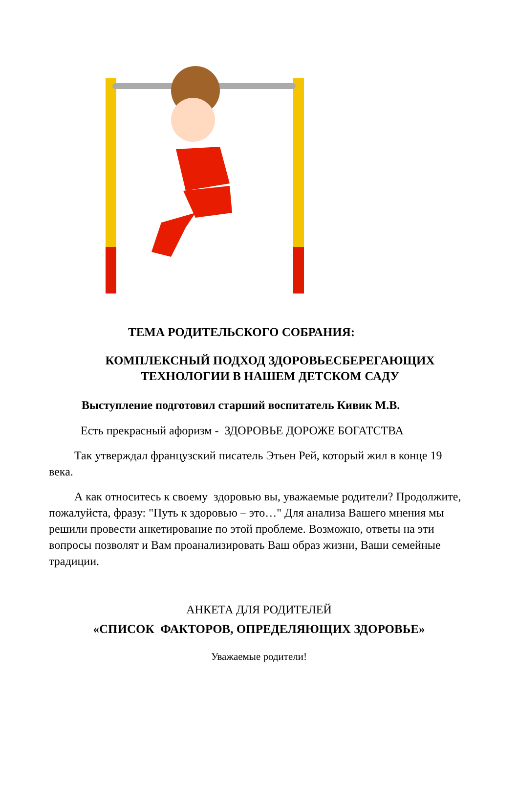ТЕМА РОДИТЕЛЬСКОГО СОБРАНИЯ:
КОМПЛЕКСНЫЙ ПОДХОД ЗДОРОВЬЕСБЕРЕГАЮЩИХ
ТЕХНОЛОГИИ В НАШЕМ ДЕТСКОМ САДУ
Выступление подготовил старший воспитатель Кивик М.В.
Есть прекрасный афоризм - ЗДОРОВЬЕ ДОРОЖЕ БОГАТСТВА
Так утверждал французский писатель Этьен Рей, который жил в конце 19 века.
А как относитесь к своему здоровью вы, уважаемые родители? Продолжите, пожалуйста, фразу: "Путь к здоровью – это…" Для анализа Вашего мнения мы решили провести анкетирование по этой проблеме. Возможно, ответы на эти вопросы позволят и Вам проанализировать Ваш образ жизни, Ваши семейные традиции.
АНКЕТА ДЛЯ РОДИТЕЛЕЙ
«СПИСОК ФАКТОРОВ, ОПРЕДЕЛЯЮЩИХ ЗДОРОВЬЕ»
Уважаемые родители!